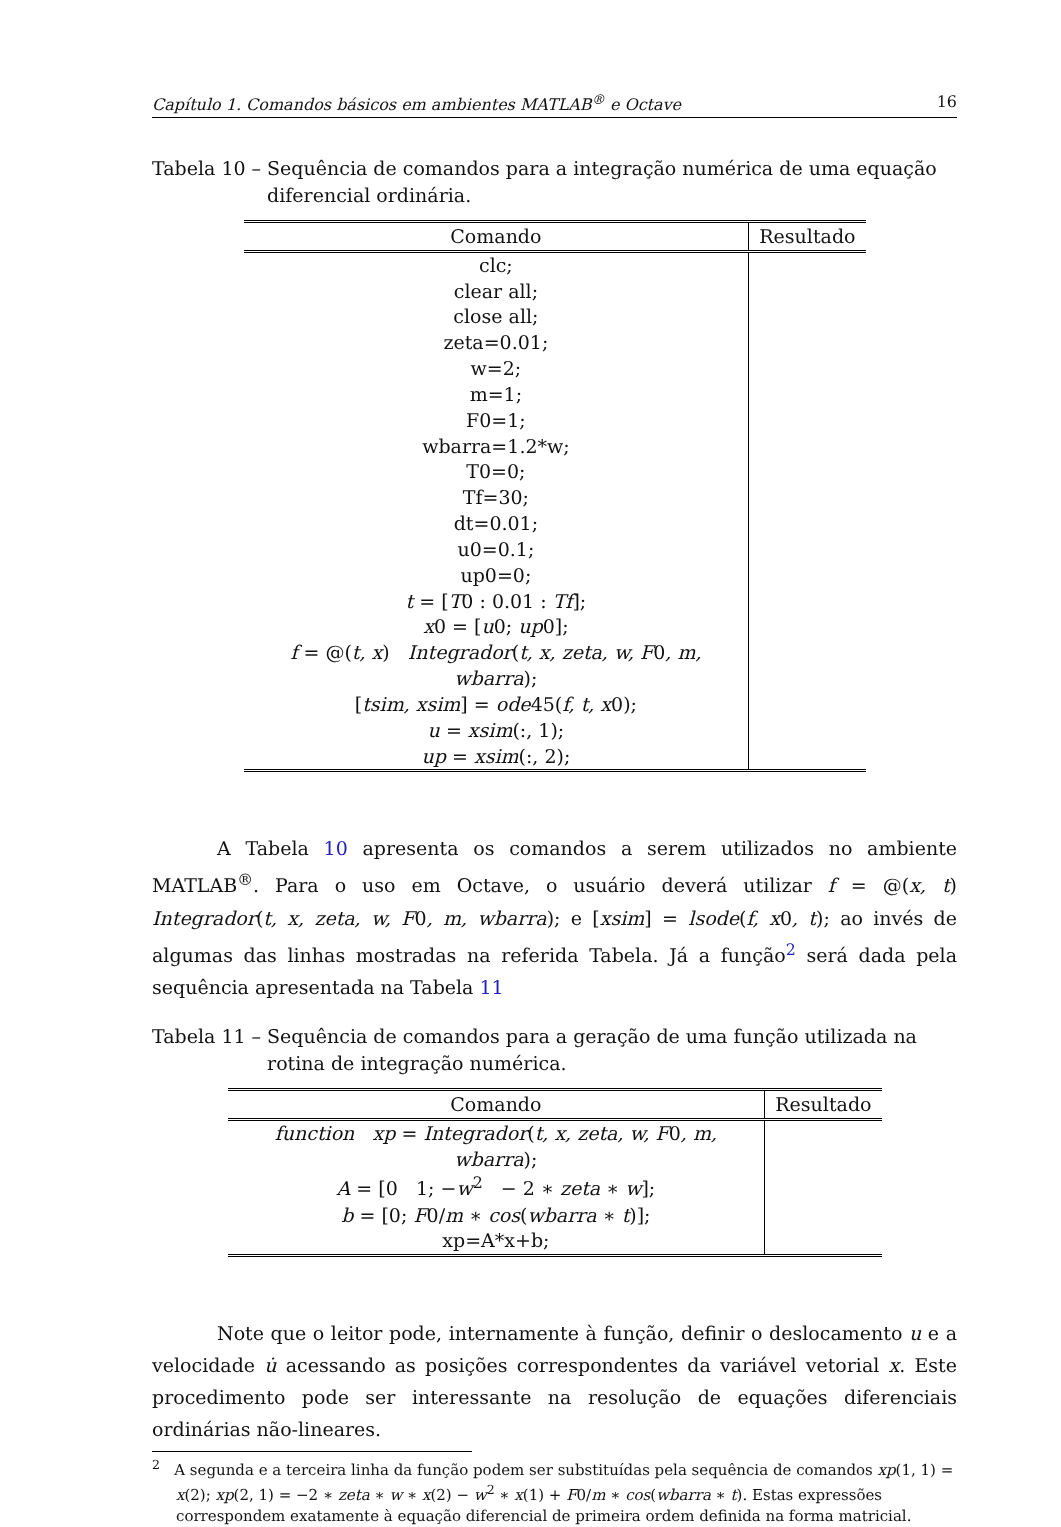Capítulo 1. Comandos básicos em ambientes MATLAB<sup>®</sup> e Octave 16
Tabela 10 – Sequência de comandos para a integração numérica de uma equação diferencial ordinária.
| Comando | Resultado |
| --- | --- |
| clc; clear all; close all; zeta=0.01; w=2; m=1; F0=1; wbarra=1.2*w; T0=0; Tf=30; dt=0.01; u0=0.1; up0=0; t = [ T 0 : 0.01 : Tf ]; x 0 = [ u 0; up 0]; f = @( t, x ) Integrador ( t, x, zeta, w, F 0 , m, wbarra ); [ tsim, xsim ] = ode 45( f, t, x 0); u = xsim (:, 1); up = xsim (:, 2); | |
A Tabela 10 apresenta os comandos a serem utilizados no ambiente MATLAB<sup>®</sup>. Para o uso em Octave, o usuário deverá utilizar f = @(x, t) Integrador(t, x, zeta, w, F0, m, wbarra); e [xsim] = lsode(f, x0, t); ao invés de algumas das linhas mostradas na referida Tabela. Já a função<sup>2</sup> será dada pela sequência apresentada na Tabela 11
Tabela 11 – Sequência de comandos para a geração de uma função utilizada na rotina de integração numérica.
| Comando | Resultado |
| --- | --- |
| function xp = Integrador ( t, x, zeta, w, F 0 , m, wbarra ); A = [0 1; − w<sup>2</sup> − 2 ∗ zeta ∗ w ]; b = [0; F 0/ m ∗ cos ( wbarra ∗ t )]; xp=A*x+b; | |
Note que o leitor pode, internamente à função, definir o deslocamento u e a velocidade u̇ acessando as posições correspondentes da variável vetorial x. Este procedimento pode ser interessante na resolução de equações diferenciais ordinárias não-lineares.
<sup>2</sup> A segunda e a terceira linha da função podem ser substituídas pela sequência de comandos xp(1, 1) = x(2); xp(2, 1) = −2 ∗ zeta ∗ w ∗ x(2) − w<sup>2</sup> ∗ x(1) + F0/m ∗ cos(wbarra ∗ t). Estas expressões correspondem exatamente à equação diferencial de primeira ordem definida na forma matricial.